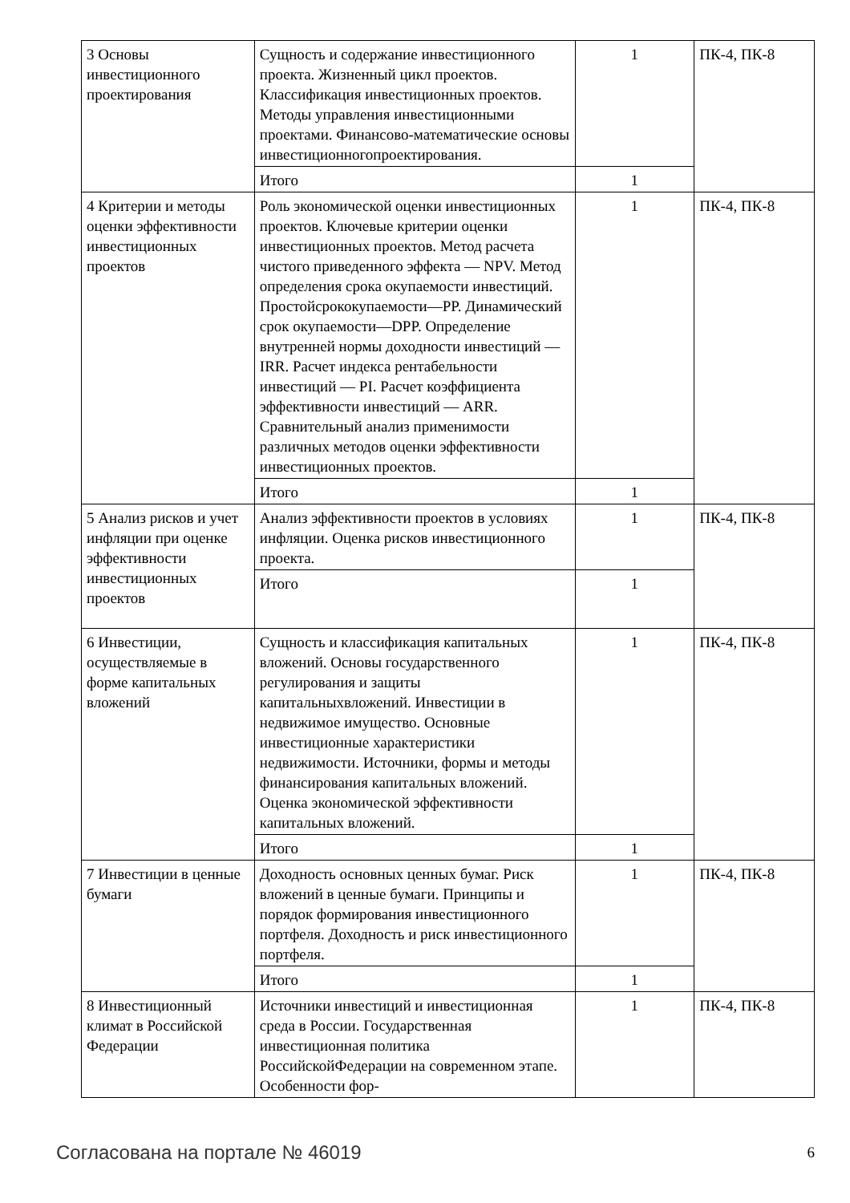| 3 Основы инвестиционного проектирования | Сущность и содержание инвестиционного проекта. Жизненный цикл проектов. Классификация инвестиционных проектов. Методы управления инвестиционными проектами. Финансово-математические основы инвестиционногопроектирования. | 1 | ПК-4, ПК-8 |
| | Итого | 1 | |
| 4 Критерии и методы оценки эффективности инвестиционных проектов | Роль экономической оценки инвестиционных проектов. Ключевые критерии оценки инвестиционных проектов. Метод расчета чистого приведенного эффекта — NPV. Метод определения срока окупаемости инвестиций. Простойсрококупаемости—PP. Динамический срок окупаемости—DPP. Определение внутренней нормы доходности инвестиций — IRR. Расчет индекса рентабельности инвестиций — PI. Расчет коэффициента эффективности инвестиций — ARR. Сравнительный анализ применимости различных методов оценки эффективности инвестиционных проектов. | 1 | ПК-4, ПК-8 |
| | Итого | 1 | |
| 5 Анализ рисков и учет инфляции при оценке эффективности инвестиционных проектов | Анализ эффективности проектов в условиях инфляции. Оценка рисков инвестиционного проекта. | 1 | ПК-4, ПК-8 |
| | Итого | 1 | |
| 6 Инвестиции, осуществляемые в форме капитальных вложений | Сущность и классификация капитальных вложений. Основы государственного регулирования и защиты капитальныхвложений. Инвестиции в недвижимое имущество. Основные инвестиционные характеристики недвижимости. Источники, формы и методы финансирования капитальных вложений. Оценка экономической эффективности капитальных вложений. | 1 | ПК-4, ПК-8 |
| | Итого | 1 | |
| 7 Инвестиции в ценные бумаги | Доходность основных ценных бумаг. Риск вложений в ценные бумаги. Принципы и порядок формирования инвестиционного портфеля. Доходность и риск инвестиционного портфеля. | 1 | ПК-4, ПК-8 |
| | Итого | 1 | |
| 8 Инвестиционный климат в Российской Федерации | Источники инвестиций и инвестиционная среда в России. Государственная инвестиционная политика РоссийскойФедерации на современном этапе. Особенности фор- | 1 | ПК-4, ПК-8 |
Согласована на портале № 46019 6